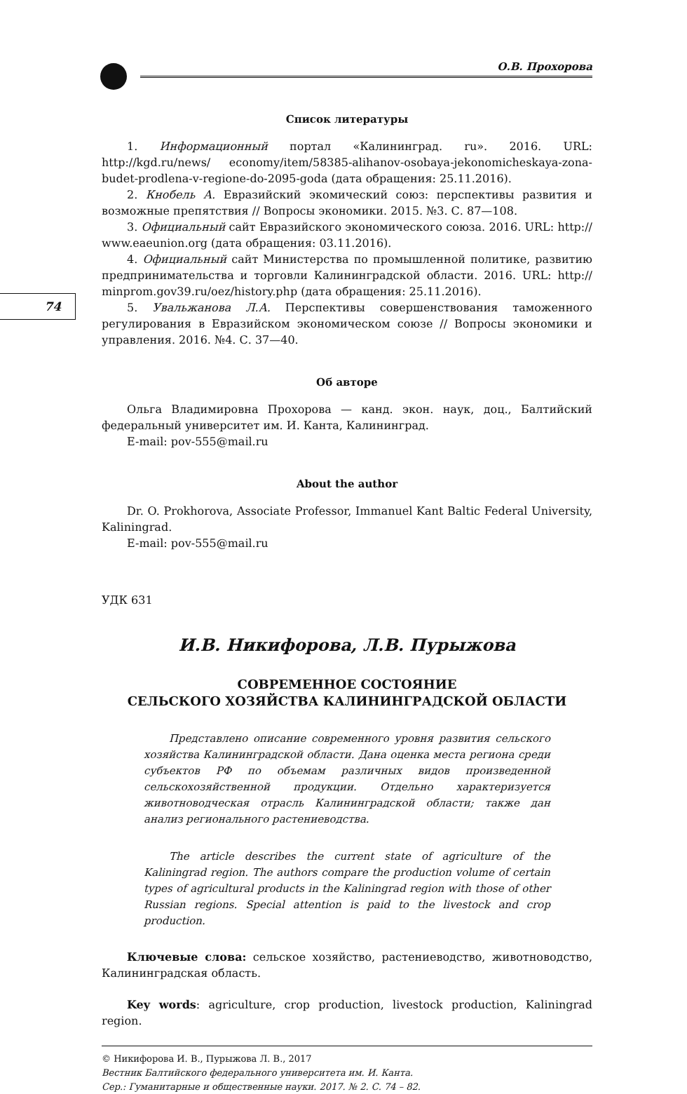74
О.В. Прохорова
Список литературы
1. Информационный портал «Калининград. ru». 2016. URL: http://kgd.ru/news/ economy/item/58385-alihanov-osobaya-jekonomicheskaya-zona-budet-prodlena-v-regione-do-2095-goda (дата обращения: 25.11.2016).
2. Кнобель А. Евразийский экомический союз: перспективы развития и возможные препятствия // Вопросы экономики. 2015. №3. С. 87—108.
3. Официальный сайт Евразийского экономического союза. 2016. URL: http:// www.eaeunion.org (дата обращения: 03.11.2016).
4. Официальный сайт Министерства по промышленной политике, развитию предпринимательства и торговли Калининградской области. 2016. URL: http:// minprom.gov39.ru/oez/history.php (дата обращения: 25.11.2016).
5. Увальжанова Л.А. Перспективы совершенствования таможенного регулирования в Евразийском экономическом союзе // Вопросы экономики и управления. 2016. №4. С. 37—40.
Об авторе
Ольга Владимировна Прохорова — канд. экон. наук, доц., Балтийский федеральный университет им. И. Канта, Калининград.
E-mail: pov-555@mail.ru
About the author
Dr. O. Prokhorova, Associate Professor, Immanuel Kant Baltic Federal University, Kaliningrad.
E-mail: pov-555@mail.ru
УДК 631
И.В. Никифорова, Л.В. Пурыжова
СОВРЕМЕННОЕ СОСТОЯНИЕ
СЕЛЬСКОГО ХОЗЯЙСТВА КАЛИНИНГРАДСКОЙ ОБЛАСТИ
Представлено описание современного уровня развития сельского хозяйства Калининградской области. Дана оценка места региона среди субъектов РФ по объемам различных видов произведенной сельскохозяйственной продукции. Отдельно характеризуется животноводческая отрасль Калининградской области; также дан анализ регионального растениеводства.
The article describes the current state of agriculture of the Kaliningrad region. The authors compare the production volume of certain types of agricultural products in the Kaliningrad region with those of other Russian regions. Special attention is paid to the livestock and crop production.
Ключевые слова: сельское хозяйство, растениеводство, животноводство, Калининградская область.
Key words: agriculture, crop production, livestock production, Kaliningrad region.
© Никифорова И. В., Пурыжова Л. В., 2017
Вестник Балтийского федерального университета им. И. Канта.
Сер.: Гуманитарные и общественные науки. 2017. № 2. С. 74 – 82.